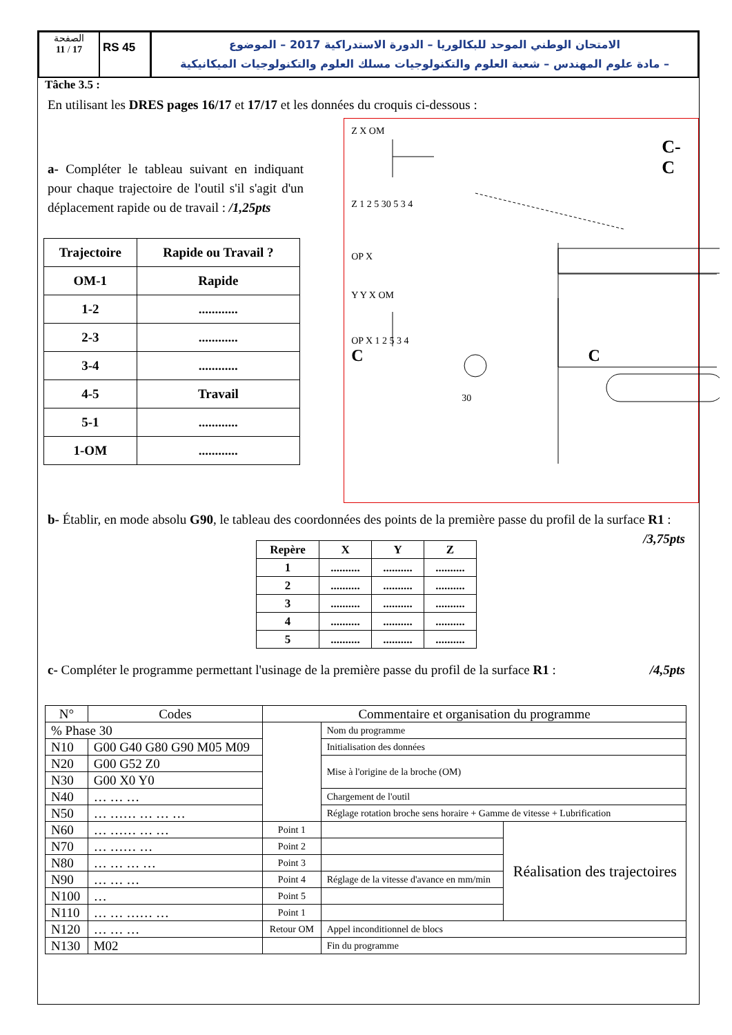الصفحة
11 / 17
RS 45
الامتحان الوطني الموحد للبكالوريا – الدورة الاستدراكية 2017 – الموضوع
– مادة علوم المهندس – شعبة العلوم والتكنولوجيات مسلك العلوم والتكنولوجيات الميكانيكية
Tâche 3.5 :
En utilisant les DRES pages 16/17 et 17/17 et les données du croquis ci-dessous :
a- Compléter le tableau suivant en indiquant pour chaque trajectoire de l'outil s'il s'agit d'un déplacement rapide ou de travail : /1,25pts
| Trajectoire | Rapide ou Travail ? |
| --- | --- |
| OM-1 | Rapide |
| 1-2 | ............ |
| 2-3 | ............ |
| 3-4 | ............ |
| 4-5 | Travail |
| 5-1 | ............ |
| 1-OM | ............ |
Z X OM
C-C
Z 1 2 5 30 5 3 4
OP X
Y Y X OM
OP X 1 2 5 3 4
C C
30
b- Établir, en mode absolu G90, le tableau des coordonnées des points de la première passe du profil de la surface R1 : /3,75pts
| Repère | X | Y | Z |
| --- | --- | --- | --- |
| 1 | .......... | .......... | .......... |
| 2 | .......... | .......... | .......... |
| 3 | .......... | .......... | .......... |
| 4 | .......... | .......... | .......... |
| 5 | .......... | .......... | .......... |
c- Compléter le programme permettant l'usinage de la première passe du profil de la surface R1 : /4,5pts
| N° | Codes | Commentaire et organisation du programme | | |
| --- | --- | --- | --- | --- |
| % Phase 30 | | | Nom du programme | |
| N10 | G00 G40 G80 G90 M05 M09 | | Initialisation des données | |
| N20 | G00 G52 Z0 | | Mise à l'origine de la broche (OM) | |
| N30 | G00 X0 Y0 | | | |
| N40 | … … … | | Chargement de l'outil | |
| N50 | … …… … … … | | Réglage rotation broche sens horaire + Gamme de vitesse + Lubrification | |
| N60 | … …… … … | Point 1 | | Réalisation des trajectoires |
| N70 | … …… … | Point 2 | | |
| N80 | … … … … | Point 3 | | |
| N90 | … … … | Point 4 | Réglage de la vitesse d'avance en mm/min | |
| N100 | … | Point 5 | | |
| N110 | … … …… … | Point 1 | | |
| N120 | … … … | Retour OM | Appel inconditionnel de blocs | |
| N130 | M02 | | Fin du programme | |